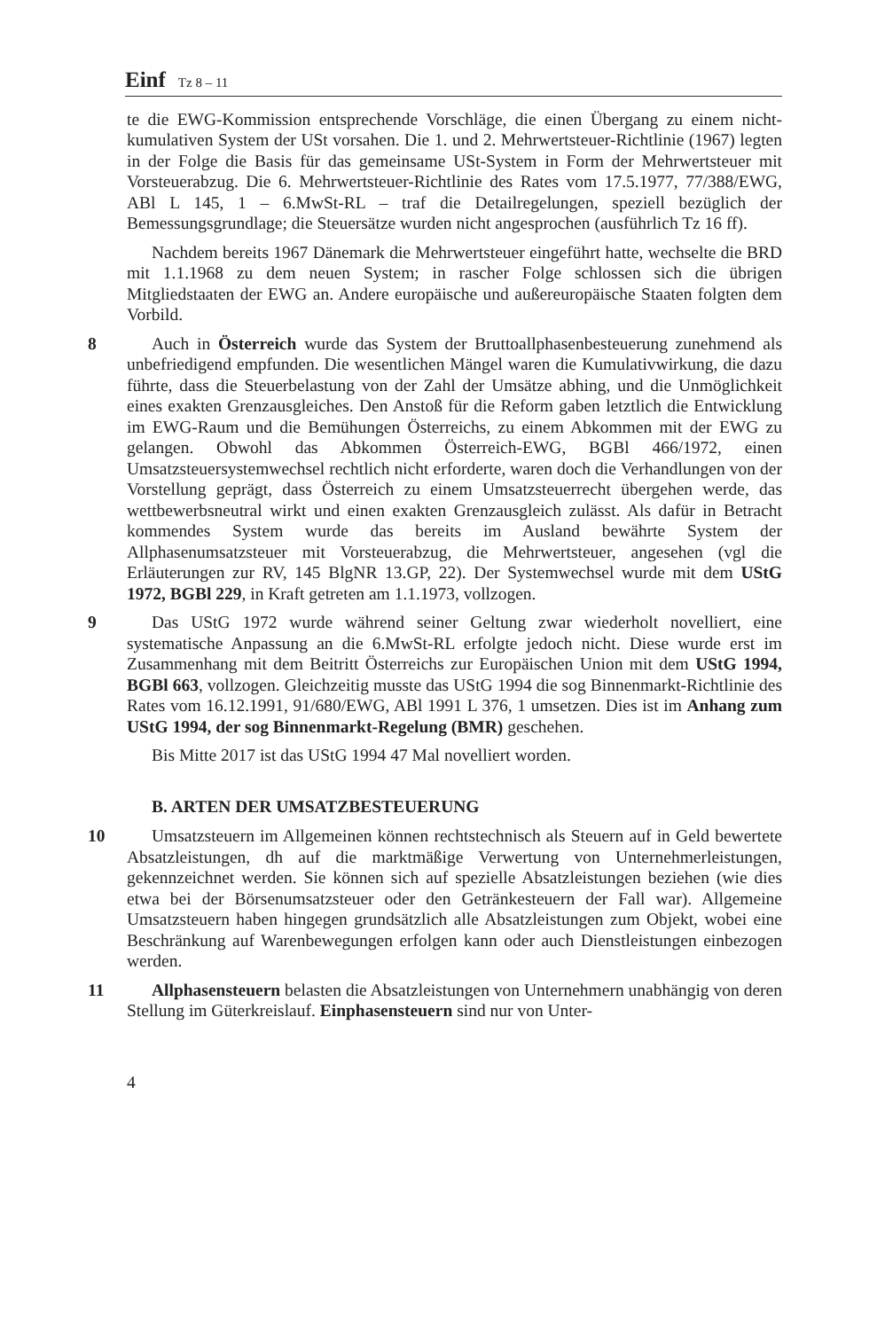Einf Tz 8 – 11
te die EWG-Kommission entsprechende Vorschläge, die einen Übergang zu einem nicht-kumulativen System der USt vorsahen. Die 1. und 2. Mehrwertsteuer-Richtlinie (1967) legten in der Folge die Basis für das gemeinsame USt-System in Form der Mehrwertsteuer mit Vorsteuerabzug. Die 6. Mehrwertsteuer-Richtlinie des Rates vom 17.5.1977, 77/388/EWG, ABl L 145, 1 – 6.MwSt-RL – traf die Detailregelungen, speziell bezüglich der Bemessungsgrundlage; die Steuersätze wurden nicht angesprochen (ausführlich Tz 16 ff).
Nachdem bereits 1967 Dänemark die Mehrwertsteuer eingeführt hatte, wechselte die BRD mit 1.1.1968 zu dem neuen System; in rascher Folge schlossen sich die übrigen Mitgliedstaaten der EWG an. Andere europäische und außereuropäische Staaten folgten dem Vorbild.
8 Auch in Österreich wurde das System der Bruttoallphasenbesteuerung zunehmend als unbefriedigend empfunden. Die wesentlichen Mängel waren die Kumulativwirkung, die dazu führte, dass die Steuerbelastung von der Zahl der Umsätze abhing, und die Unmöglichkeit eines exakten Grenzausgleiches. Den Anstoß für die Reform gaben letztlich die Entwicklung im EWG-Raum und die Bemühungen Österreichs, zu einem Abkommen mit der EWG zu gelangen. Obwohl das Abkommen Österreich-EWG, BGBl 466/1972, einen Umsatzsteuersystemwechsel rechtlich nicht erforderte, waren doch die Verhandlungen von der Vorstellung geprägt, dass Österreich zu einem Umsatzsteuerrecht übergehen werde, das wettbewerbsneutral wirkt und einen exakten Grenzausgleich zulässt. Als dafür in Betracht kommendes System wurde das bereits im Ausland bewährte System der Allphasenumsatzsteuer mit Vorsteuerabzug, die Mehrwertsteuer, angesehen (vgl die Erläuterungen zur RV, 145 BlgNR 13.GP, 22). Der Systemwechsel wurde mit dem UStG 1972, BGBl 229, in Kraft getreten am 1.1.1973, vollzogen.
9 Das UStG 1972 wurde während seiner Geltung zwar wiederholt novelliert, eine systematische Anpassung an die 6.MwSt-RL erfolgte jedoch nicht. Diese wurde erst im Zusammenhang mit dem Beitritt Österreichs zur Europäischen Union mit dem UStG 1994, BGBl 663, vollzogen. Gleichzeitig musste das UStG 1994 die sog Binnenmarkt-Richtlinie des Rates vom 16.12.1991, 91/680/EWG, ABl 1991 L 376, 1 umsetzen. Dies ist im Anhang zum UStG 1994, der sog Binnenmarkt-Regelung (BMR) geschehen.
Bis Mitte 2017 ist das UStG 1994 47 Mal novelliert worden.
B. ARTEN DER UMSATZBESTEUERUNG
10 Umsatzsteuern im Allgemeinen können rechtstechnisch als Steuern auf in Geld bewertete Absatzleistungen, dh auf die marktmäßige Verwertung von Unternehmerleistungen, gekennzeichnet werden. Sie können sich auf spezielle Absatzleistungen beziehen (wie dies etwa bei der Börsenumsatzsteuer oder den Getränkesteuern der Fall war). Allgemeine Umsatzsteuern haben hingegen grundsätzlich alle Absatzleistungen zum Objekt, wobei eine Beschränkung auf Warenbewegungen erfolgen kann oder auch Dienstleistungen einbezogen werden.
11 Allphasensteuern belasten die Absatzleistungen von Unternehmern unabhängig von deren Stellung im Güterkreislauf. Einphasensteuern sind nur von Unter-
4